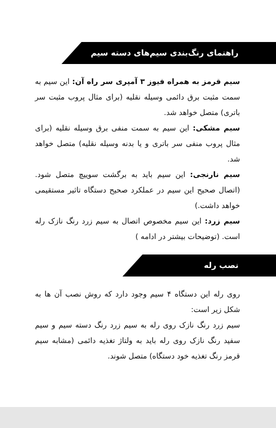راهنمای رنگ‌بندی سیم‌های دسته سیم
سیم قرمز به همراه فیوز ۳ آمپری سر راه آن: این سیم به سمت مثبت برق دائمی وسیله نقلیه (برای مثال پروب مثبت سر باتری) متصل خواهد شد.
سیم مشکی: این سیم به سمت منفی برق وسیله نقلیه (برای مثال پروب منفی سر باتری و یا بدنه وسیله نقلیه) متصل خواهد شد.
سیم نارنجی: این سیم باید به برگشت سوییچ متصل شود. (اتصال صحیح این سیم در عملکرد صحیح دستگاه تاثیر مستقیمی خواهد داشت.)
سیم زرد: این سیم مخصوص اتصال به سیم زرد رنگ نازک رله است. (توضیحات بیشتر در ادامه )
نصب رله
روی رله این دستگاه ۴ سیم وجود دارد که روش نصب آن ها به شکل زیر است:
سیم زرد رنگ نازک روی رله به سیم زرد رنگ دسته سیم و سیم سفید رنگ نازک روی رله باید به ولتاژ تغذیه دائمی (مشابه سیم قرمز رنگ تغذیه خود دستگاه) متصل شوند.